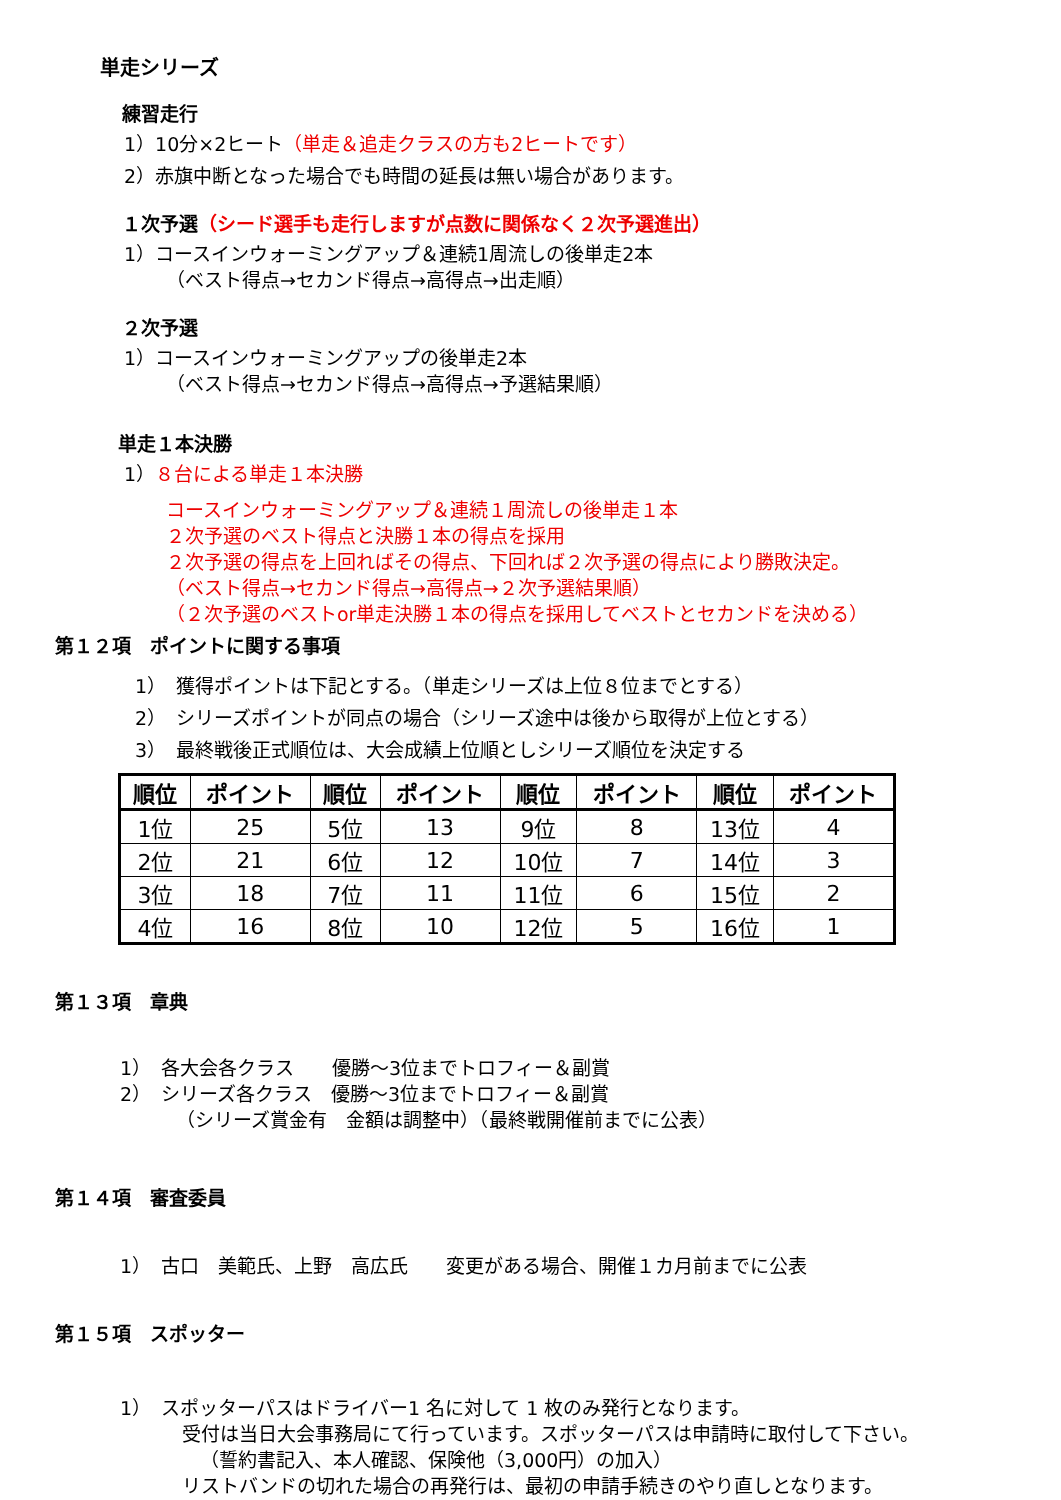単走シリーズ
練習走行
1）10分×2ヒート（単走＆追走クラスの方も2ヒートです）
2）赤旗中断となった場合でも時間の延長は無い場合があります。
１次予選（シード選手も走行しますが点数に関係なく２次予選進出）
1）コースインウォーミングアップ＆連続1周流しの後単走2本
（ベスト得点→セカンド得点→高得点→出走順）
２次予選
1）コースインウォーミングアップの後単走2本
（ベスト得点→セカンド得点→高得点→予選結果順）
単走１本決勝
1）８台による単走１本決勝
コースインウォーミングアップ＆連続１周流しの後単走１本
２次予選のベスト得点と決勝１本の得点を採用
２次予選の得点を上回ればその得点、下回れば２次予選の得点により勝敗決定。
（ベスト得点→セカンド得点→高得点→２次予選結果順）
（２次予選のベストor単走決勝１本の得点を採用してベストとセカンドを決める）
第１２項　ポイントに関する事項
1）　獲得ポイントは下記とする。（単走シリーズは上位８位までとする）
2）　シリーズポイントが同点の場合（シリーズ途中は後から取得が上位とする）
3）　最終戦後正式順位は、大会成績上位順としシリーズ順位を決定する
| 順位 | ポイント | 順位 | ポイント | 順位 | ポイント | 順位 | ポイント |
| --- | --- | --- | --- | --- | --- | --- | --- |
| 1位 | 25 | 5位 | 13 | 9位 | 8 | 13位 | 4 |
| 2位 | 21 | 6位 | 12 | 10位 | 7 | 14位 | 3 |
| 3位 | 18 | 7位 | 11 | 11位 | 6 | 15位 | 2 |
| 4位 | 16 | 8位 | 10 | 12位 | 5 | 16位 | 1 |
第１３項　章典
1）　各大会各クラス　　優勝～3位までトロフィー＆副賞
2）　シリーズ各クラス　優勝～3位までトロフィー＆副賞
（シリーズ賞金有　金額は調整中）（最終戦開催前までに公表）
第１４項　審査委員
1）　古口　美範氏、上野　高広氏　　変更がある場合、開催１カ月前までに公表
第１５項　スポッター
1）　スポッターパスはドライバー1 名に対して 1 枚のみ発行となります。
受付は当日大会事務局にて行っています。スポッターパスは申請時に取付して下さい。
（誓約書記入、本人確認、保険他（3,000円）の加入）
リストバンドの切れた場合の再発行は、最初の申請手続きのやり直しとなります。